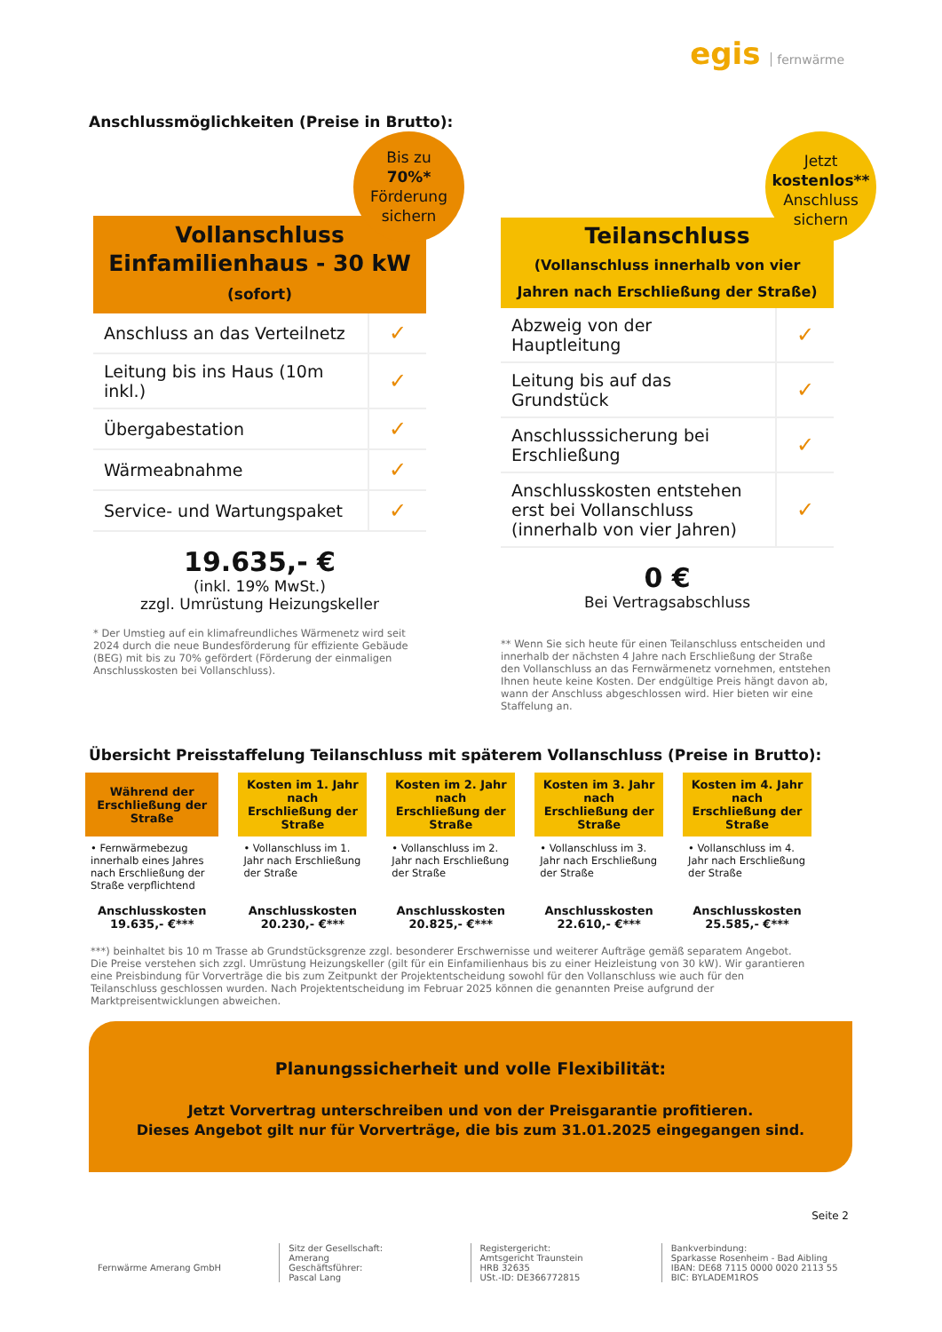egis fernwärme
Anschlussmöglichkeiten (Preise in Brutto):
Bis zu
70%*
Förderung
sichern
Vollanschluss
Einfamilienhaus - 30 kW
(sofort)
| Anschluss an das Verteilnetz | ✓ |
| Leitung bis ins Haus (10m inkl.) | ✓ |
| Übergabestation | ✓ |
| Wärmeabnahme | ✓ |
| Service- und Wartungspaket | ✓ |
19.635,- €
(inkl. 19% MwSt.)
zzgl. Umrüstung Heizungskeller
* Der Umstieg auf ein klimafreundliches Wärmenetz wird seit 2024 durch die neue Bundesförderung für effiziente Gebäude (BEG) mit bis zu 70% gefördert (Förderung der einmaligen Anschlusskosten bei Vollanschluss).
Jetzt
kostenlos**
Anschluss
sichern
Teilanschluss
(Vollanschluss innerhalb von vier Jahren nach Erschließung der Straße)
| Abzweig von der Hauptleitung | ✓ |
| Leitung bis auf das Grundstück | ✓ |
| Anschlusssicherung bei Erschließung | ✓ |
| Anschlusskosten entstehen erst bei Vollanschluss (innerhalb von vier Jahren) | ✓ |
0 €
Bei Vertragsabschluss
** Wenn Sie sich heute für einen Teilanschluss entscheiden und innerhalb der nächsten 4 Jahre nach Erschließung der Straße den Vollanschluss an das Fernwärmenetz vornehmen, entstehen Ihnen heute keine Kosten. Der endgültige Preis hängt davon ab, wann der Anschluss abgeschlossen wird. Hier bieten wir eine Staffelung an.
Übersicht Preisstaffelung Teilanschluss mit späterem Vollanschluss (Preise in Brutto):
| Während der Erschließung der Straße | Kosten im 1. Jahr nach Erschließung der Straße | Kosten im 2. Jahr nach Erschließung der Straße | Kosten im 3. Jahr nach Erschließung der Straße | Kosten im 4. Jahr nach Erschließung der Straße |
| --- | --- | --- | --- | --- |
| • Fernwärmebezug innerhalb eines Jahres nach Erschließung der Straße verpflichtend | • Vollanschluss im 1. Jahr nach Erschließung der Straße | • Vollanschluss im 2. Jahr nach Erschließung der Straße | • Vollanschluss im 3. Jahr nach Erschließung der Straße | • Vollanschluss im 4. Jahr nach Erschließung der Straße |
| Anschlusskosten 19.635,- €*** | Anschlusskosten 20.230,- €*** | Anschlusskosten 20.825,- €*** | Anschlusskosten 22.610,- €*** | Anschlusskosten 25.585,- €*** |
| ***) beinhaltet bis 10 m Trasse ab Grundstücksgrenze zzgl. besonderer Erschwernisse und weiterer Aufträge gemäß separatem Angebot. Die Preise verstehen sich zzgl. Umrüstung Heizungskeller (gilt für ein Einfamilienhaus bis zu einer Heizleistung von 30 kW). Wir garantieren eine Preisbindung für Vorverträge die bis zum Zeitpunkt der Projektentscheidung sowohl für den Vollanschluss wie auch für den Teilanschluss geschlossen wurden. Nach Projektentscheidung im Februar 2025 können die genannten Preise aufgrund der Marktpreisentwicklungen abweichen. | | | | |
Planungssicherheit und volle Flexibilität:
Jetzt Vorvertrag unterschreiben und von der Preisgarantie profitieren.
Dieses Angebot gilt nur für Vorverträge, die bis zum 31.01.2025 eingegangen sind.
Seite 2
Fernwärme Amerang GmbH
Sitz der Gesellschaft:
Amerang
Geschäftsführer:
Pascal Lang
Registergericht:
Amtsgericht Traunstein
HRB 32635
USt.-ID: DE366772815
Bankverbindung:
Sparkasse Rosenheim - Bad Aibling
IBAN: DE68 7115 0000 0020 2113 55
BIC: BYLADEM1ROS